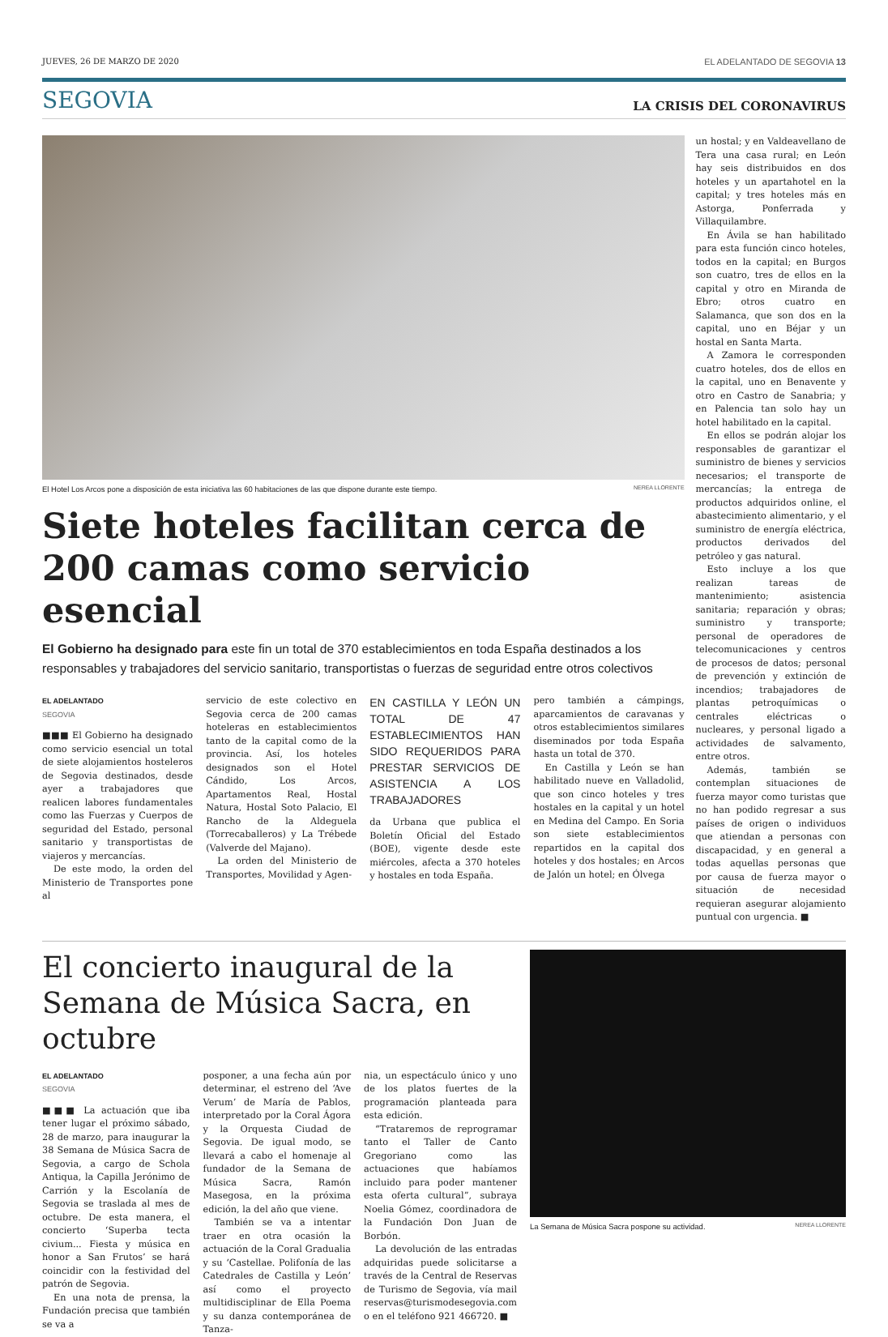JUEVES, 26 DE MARZO DE 2020 EL ADELANTADO DE SEGOVIA 13
SEGOVIA LA CRISIS DEL CORONAVIRUS
El Hotel Los Arcos pone a disposición de esta iniciativa las 60 habitaciones de las que dispone durante este tiempo. NEREA LLORENTE
Siete hoteles facilitan cerca de 200 camas como servicio esencial
El Gobierno ha designado para este fin un total de 370 establecimientos en toda España destinados a los responsables y trabajadores del servicio sanitario, transportistas o fuerzas de seguridad entre otros colectivos
EL ADELANTADO
SEGOVIA
■■■ El Gobierno ha designado como servicio esencial un total de siete alojamientos hosteleros de Segovia destinados, desde ayer a trabajadores que realicen labores fundamentales como las Fuerzas y Cuerpos de seguridad del Estado, personal sanitario y transportistas de viajeros y mercancías.
De este modo, la orden del Ministerio de Transportes pone al
servicio de este colectivo en Segovia cerca de 200 camas hoteleras en establecimientos tanto de la capital como de la provincia. Así, los hoteles designados son el Hotel Cándido, Los Arcos, Apartamentos Real, Hostal Natura, Hostal Soto Palacio, El Rancho de la Aldeguela (Torrecaballeros) y La Trébede (Valverde del Majano).
La orden del Ministerio de Transportes, Movilidad y Agen-
EN CASTILLA Y LEÓN UN TOTAL DE 47 ESTABLECIMIENTOS HAN SIDO REQUERIDOS PARA PRESTAR SERVICIOS DE ASISTENCIA A LOS TRABAJADORES
da Urbana que publica el Boletín Oficial del Estado (BOE), vigente desde este miércoles, afecta a 370 hoteles y hostales en toda España.
pero también a cámpings, aparcamientos de caravanas y otros establecimientos similares diseminados por toda España hasta un total de 370.
En Castilla y León se han habilitado nueve en Valladolid, que son cinco hoteles y tres hostales en la capital y un hotel en Medina del Campo. En Soria son siete establecimientos repartidos en la capital dos hoteles y dos hostales; en Arcos de Jalón un hotel; en Ólvega
un hostal; y en Valdeavellano de Tera una casa rural; en León hay seis distribuidos en dos hoteles y un apartahotel en la capital; y tres hoteles más en Astorga, Ponferrada y Villaquilambre.
En Ávila se han habilitado para esta función cinco hoteles, todos en la capital; en Burgos son cuatro, tres de ellos en la capital y otro en Miranda de Ebro; otros cuatro en Salamanca, que son dos en la capital, uno en Béjar y un hostal en Santa Marta.
A Zamora le corresponden cuatro hoteles, dos de ellos en la capital, uno en Benavente y otro en Castro de Sanabria; y en Palencia tan solo hay un hotel habilitado en la capital.
En ellos se podrán alojar los responsables de garantizar el suministro de bienes y servicios necesarios; el transporte de mercancías; la entrega de productos adquiridos online, el abastecimiento alimentario, y el suministro de energía eléctrica, productos derivados del petróleo y gas natural.
Esto incluye a los que realizan tareas de mantenimiento; asistencia sanitaria; reparación y obras; suministro y transporte; personal de operadores de telecomunicaciones y centros de procesos de datos; personal de prevención y extinción de incendios; trabajadores de plantas petroquímicas o centrales eléctricas o nucleares, y personal ligado a actividades de salvamento, entre otros.
Además, también se contemplan situaciones de fuerza mayor como turistas que no han podido regresar a sus países de origen o individuos que atiendan a personas con discapacidad, y en general a todas aquellas personas que por causa de fuerza mayor o situación de necesidad requieran asegurar alojamiento puntual con urgencia. ■
El concierto inaugural de la Semana de Música Sacra, en octubre
EL ADELANTADO
SEGOVIA
■■■ La actuación que iba tener lugar el próximo sábado, 28 de marzo, para inaugurar la 38 Semana de Música Sacra de Segovia, a cargo de Schola Antiqua, la Capilla Jerónimo de Carrión y la Escolanía de Segovia se traslada al mes de octubre. De esta manera, el concierto ‘Superba tecta civium... Fiesta y música en honor a San Frutos’ se hará coincidir con la festividad del patrón de Segovia.
En una nota de prensa, la Fundación precisa que también se va a
posponer, a una fecha aún por determinar, el estreno del ‘Ave Verum’ de María de Pablos, interpretado por la Coral Ágora y la Orquesta Ciudad de Segovia. De igual modo, se llevará a cabo el homenaje al fundador de la Semana de Música Sacra, Ramón Masegosa, en la próxima edición, la del año que viene.
También se va a intentar traer en otra ocasión la actuación de la Coral Gradualia y su ‘Castellae. Polifonía de las Catedrales de Castilla y León’ así como el proyecto multidisciplinar de Ella Poema y su danza contemporánea de Tanza-
nia, un espectáculo único y uno de los platos fuertes de la programación planteada para esta edición.
“Trataremos de reprogramar tanto el Taller de Canto Gregoriano como las actuaciones que habíamos incluido para poder mantener esta oferta cultural”, subraya Noelia Gómez, coordinadora de la Fundación Don Juan de Borbón.
La devolución de las entradas adquiridas puede solicitarse a través de la Central de Reservas de Turismo de Segovia, vía mail reservas@turismodesegovia.com o en el teléfono 921 466720. ■
La Semana de Música Sacra pospone su actividad. NEREA LLORENTE